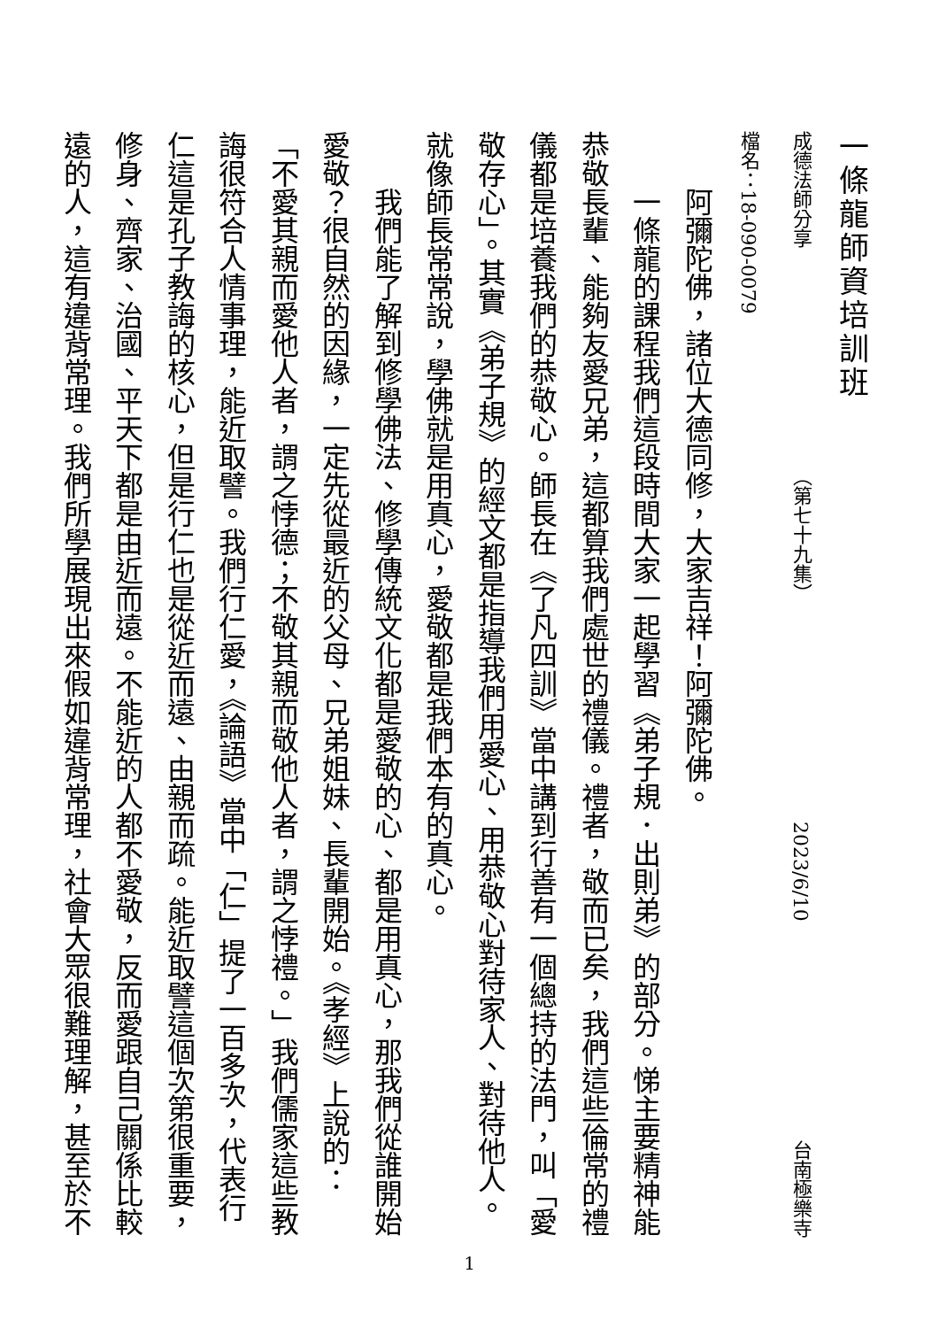一條龍師資培訓班
成德法師分享 （第七十九集） 2023/6/10 台南極樂寺
檔名：18-090-0079
阿彌陀佛，諸位大德同修，大家吉祥！阿彌陀佛。
一條龍的課程我們這段時間大家一起學習《弟子規．出則弟》的部分。悌主要精神能恭敬長輩、能夠友愛兄弟，這都算我們處世的禮儀。禮者，敬而已矣，我們這些倫常的禮儀都是培養我們的恭敬心。師長在《了凡四訓》當中講到行善有一個總持的法門，叫「愛敬存心」。其實《弟子規》的經文都是指導我們用愛心、用恭敬心對待家人、對待他人。就像師長常常說，學佛就是用真心，愛敬都是我們本有的真心。
我們能了解到修學佛法、修學傳統文化都是愛敬的心、都是用真心，那我們從誰開始愛敬？很自然的因緣，一定先從最近的父母、兄弟姐妹、長輩開始。《孝經》上說的：「不愛其親而愛他人者，謂之悖德；不敬其親而敬他人者，謂之悖禮。」我們儒家這些教誨很符合人情事理，能近取譬。我們行仁愛，《論語》當中「仁」提了一百多次，代表行仁這是孔子教誨的核心，但是行仁也是從近而遠、由親而疏。能近取譬這個次第很重要，修身、齊家、治國、平天下都是由近而遠。不能近的人都不愛敬，反而愛跟自己關係比較遠的人，這有違背常理。我們所學展現出來假如違背常理，社會大眾很難理解，甚至於不
1